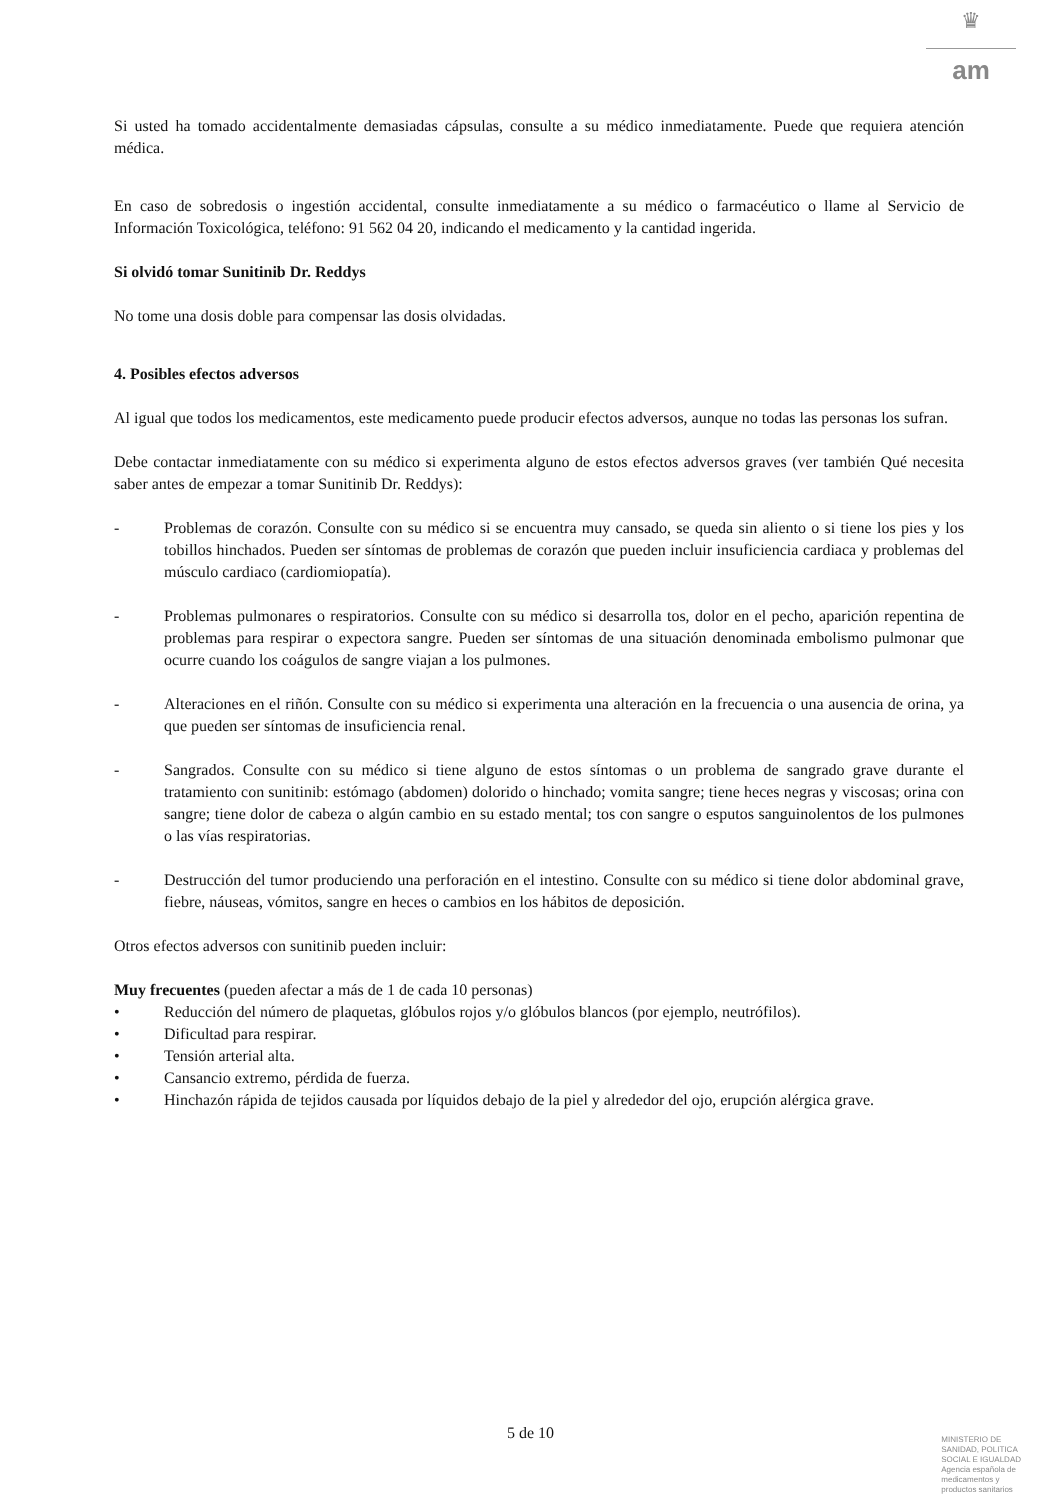♛
am
Si usted ha tomado accidentalmente demasiadas cápsulas, consulte a su médico inmediatamente. Puede que requiera atención médica.
En caso de sobredosis o ingestión accidental, consulte inmediatamente a su médico o farmacéutico o llame al Servicio de Información Toxicológica, teléfono: 91 562 04 20, indicando el medicamento y la cantidad ingerida.
Si olvidó tomar Sunitinib Dr. Reddys
No tome una dosis doble para compensar las dosis olvidadas.
4. Posibles efectos adversos
Al igual que todos los medicamentos, este medicamento puede producir efectos adversos, aunque no todas las personas los sufran.
Debe contactar inmediatamente con su médico si experimenta alguno de estos efectos adversos graves (ver también Qué necesita saber antes de empezar a tomar Sunitinib Dr. Reddys):
- Problemas de corazón. Consulte con su médico si se encuentra muy cansado, se queda sin aliento o si tiene los pies y los tobillos hinchados. Pueden ser síntomas de problemas de corazón que pueden incluir insuficiencia cardiaca y problemas del músculo cardiaco (cardiomiopatía).
- Problemas pulmonares o respiratorios. Consulte con su médico si desarrolla tos, dolor en el pecho, aparición repentina de problemas para respirar o expectora sangre. Pueden ser síntomas de una situación denominada embolismo pulmonar que ocurre cuando los coágulos de sangre viajan a los pulmones.
- Alteraciones en el riñón. Consulte con su médico si experimenta una alteración en la frecuencia o una ausencia de orina, ya que pueden ser síntomas de insuficiencia renal.
- Sangrados. Consulte con su médico si tiene alguno de estos síntomas o un problema de sangrado grave durante el tratamiento con sunitinib: estómago (abdomen) dolorido o hinchado; vomita sangre; tiene heces negras y viscosas; orina con sangre; tiene dolor de cabeza o algún cambio en su estado mental; tos con sangre o esputos sanguinolentos de los pulmones o las vías respiratorias.
- Destrucción del tumor produciendo una perforación en el intestino. Consulte con su médico si tiene dolor abdominal grave, fiebre, náuseas, vómitos, sangre en heces o cambios en los hábitos de deposición.
Otros efectos adversos con sunitinib pueden incluir:
Muy frecuentes (pueden afectar a más de 1 de cada 10 personas)
• Reducción del número de plaquetas, glóbulos rojos y/o glóbulos blancos (por ejemplo, neutrófilos).
• Dificultad para respirar.
• Tensión arterial alta.
• Cansancio extremo, pérdida de fuerza.
• Hinchazón rápida de tejidos causada por líquidos debajo de la piel y alrededor del ojo, erupción alérgica grave.
5 de 10
MINISTERIO DE
SANIDAD, POLITICA
SOCIAL E IGUALDAD
Agencia española de
medicamentos y
productos sanitarios